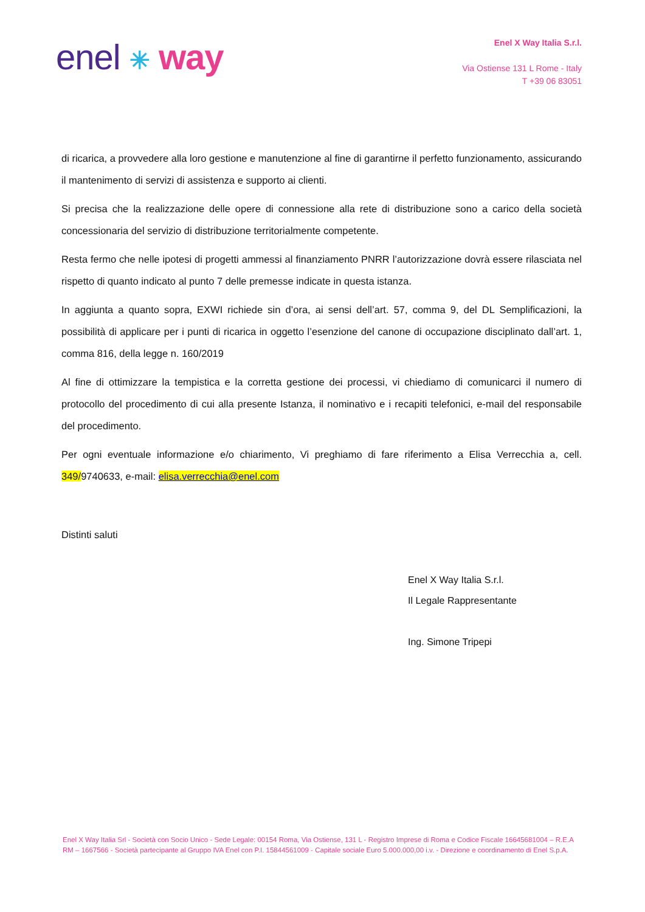enel ✳ way
Enel X Way Italia S.r.l.
Via Ostiense 131 L Rome - Italy
T +39 06 83051
di ricarica, a provvedere alla loro gestione e manutenzione al fine di garantirne il perfetto funzionamento, assicurando il mantenimento di servizi di assistenza e supporto ai clienti.
Si precisa che la realizzazione delle opere di connessione alla rete di distribuzione sono a carico della società concessionaria del servizio di distribuzione territorialmente competente.
Resta fermo che nelle ipotesi di progetti ammessi al finanziamento PNRR l’autorizzazione dovrà essere rilasciata nel rispetto di quanto indicato al punto 7 delle premesse indicate in questa istanza.
In aggiunta a quanto sopra, EXWI richiede sin d’ora, ai sensi dell’art. 57, comma 9, del DL Semplificazioni, la possibilità di applicare per i punti di ricarica in oggetto l’esenzione del canone di occupazione disciplinato dall’art. 1, comma 816, della legge n. 160/2019
Al fine di ottimizzare la tempistica e la corretta gestione dei processi, vi chiediamo di comunicarci il numero di protocollo del procedimento di cui alla presente Istanza, il nominativo e i recapiti telefonici, e-mail del responsabile del procedimento.
Per ogni eventuale informazione e/o chiarimento, Vi preghiamo di fare riferimento a Elisa Verrecchia a, cell. 349/9740633, e-mail: elisa.verrecchia@enel.com
Distinti saluti
Enel X Way Italia S.r.l.
Il Legale Rappresentante
Ing. Simone Tripepi
Enel X Way Italia Srl - Società con Socio Unico - Sede Legale: 00154 Roma, Via Ostiense, 131 L - Registro Imprese di Roma e Codice Fiscale 16645681004 – R.E.A RM – 1667566 - Società partecipante al Gruppo IVA Enel con P.I. 15844561009 - Capitale sociale Euro 5.000.000,00 i.v. - Direzione e coordinamento di Enel S.p.A.